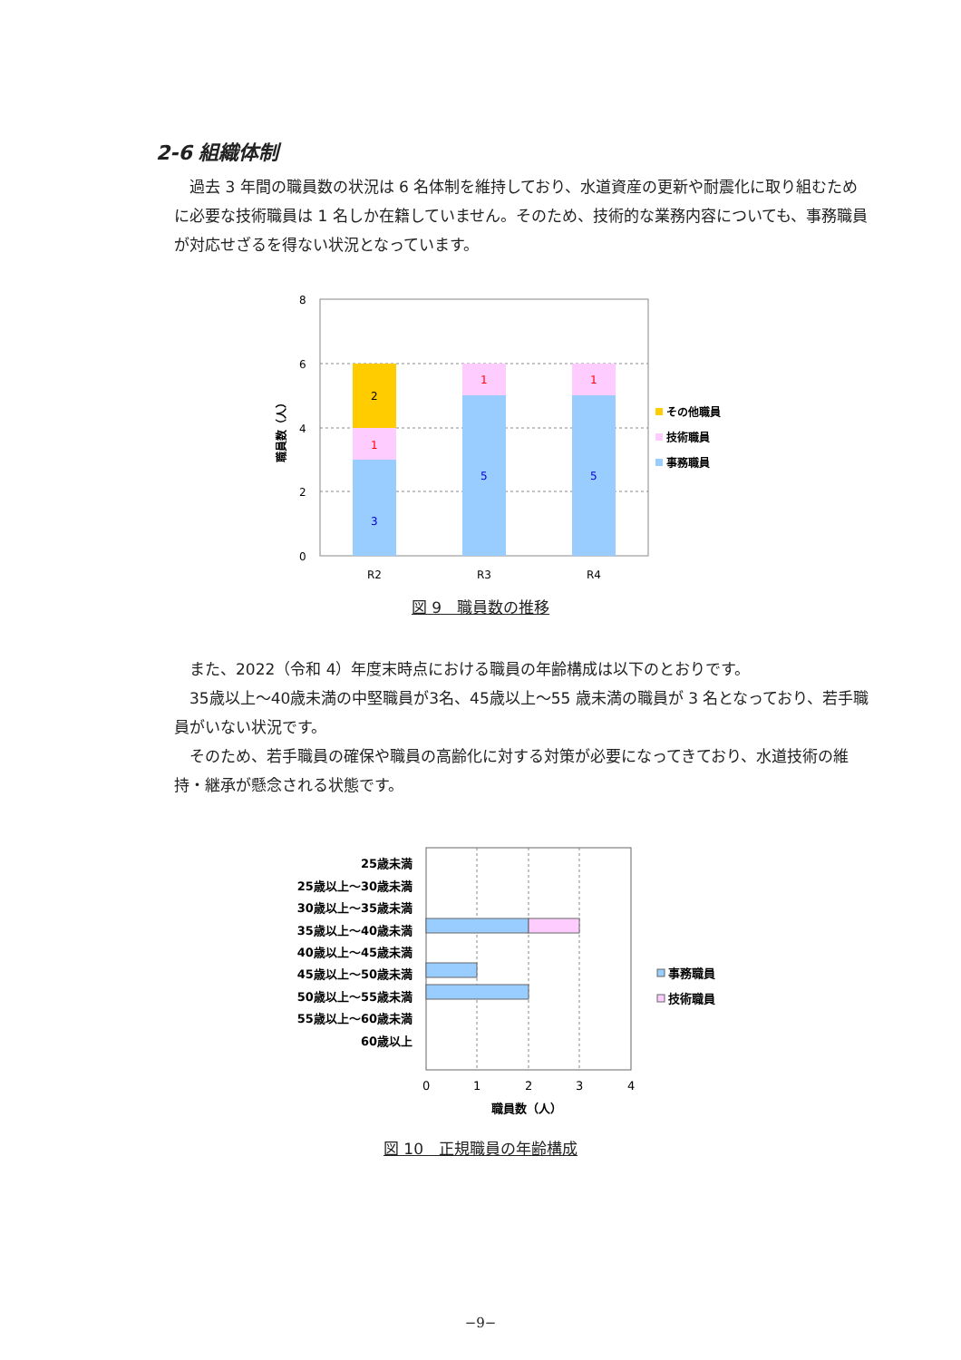2-6 組織体制
過去 3 年間の職員数の状況は 6 名体制を維持しており、水道資産の更新や耐震化に取り組むために必要な技術職員は 1 名しか在籍していません。そのため、技術的な業務内容についても、事務職員が対応せざるを得ない状況となっています。
8
6
4
2
0
3
1
2
5
1
5
1
R2
R3
R4
職員数（人）
その他職員
技術職員
事務職員
図 9　職員数の推移
また、2022（令和 4）年度末時点における職員の年齢構成は以下のとおりです。
35歳以上～40歳未満の中堅職員が3名、45歳以上～55 歳未満の職員が 3 名となっており、若手職員がいない状況です。
そのため、若手職員の確保や職員の高齢化に対する対策が必要になってきており、水道技術の維持・継承が懸念される状態です。
25歳未満
25歳以上～30歳未満
30歳以上～35歳未満
35歳以上～40歳未満
40歳以上～45歳未満
45歳以上～50歳未満
50歳以上～55歳未満
55歳以上～60歳未満
60歳以上
0
1
2
3
4
職員数（人）
事務職員
技術職員
図 10　正規職員の年齢構成
−9−